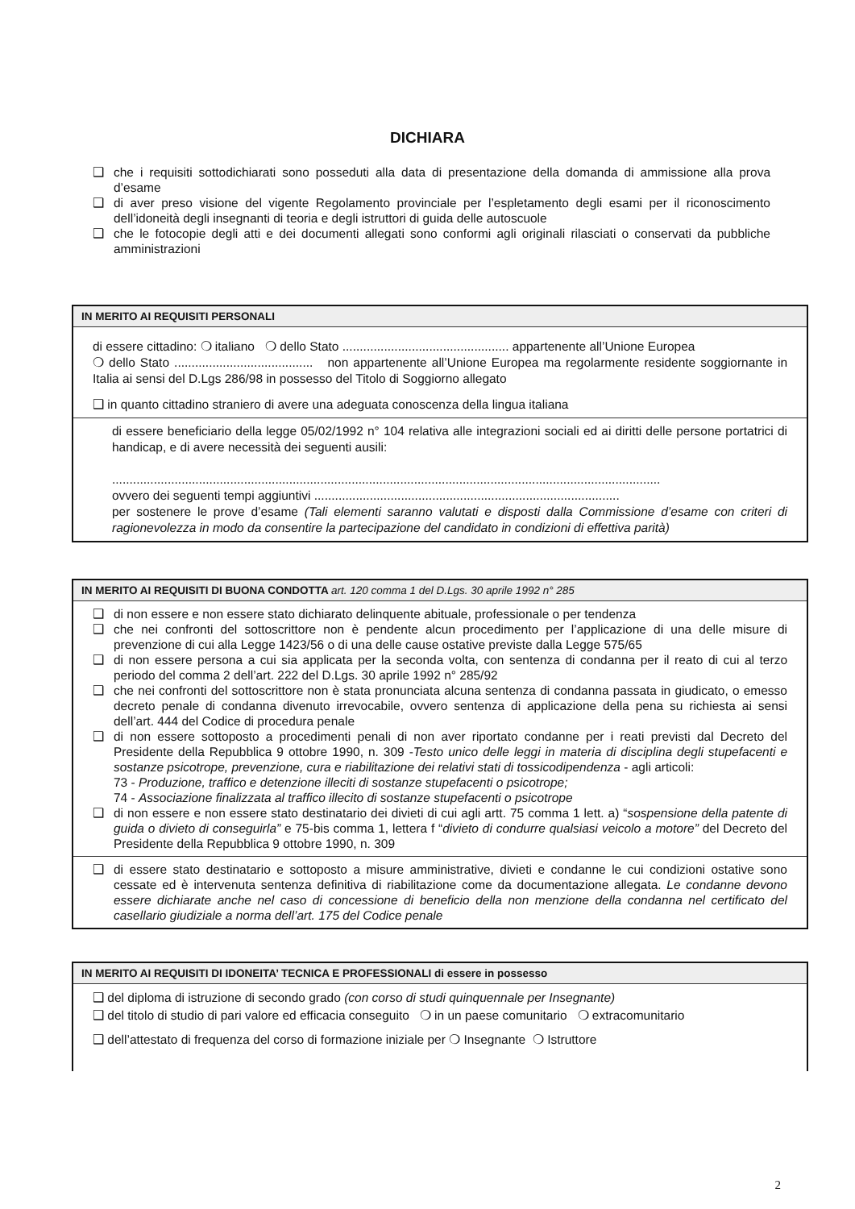DICHIARA
❑ che i requisiti sottodichiarati sono posseduti alla data di presentazione della domanda di ammissione alla prova d’esame
❑ di aver preso visione del vigente Regolamento provinciale per l’espletamento degli esami per il riconoscimento dell’idoneità degli insegnanti di teoria e degli istruttori di guida delle autoscuole
❑ che le fotocopie degli atti e dei documenti allegati sono conformi agli originali rilasciati o conservati da pubbliche amministrazioni
IN MERITO AI REQUISITI PERSONALI
di essere cittadino: ❍ italiano ❍ dello Stato ................................................ appartenente all’Unione Europea
❍ dello Stato ........................................ non appartenente all’Unione Europea ma regolarmente residente soggiornante in Italia ai sensi del D.Lgs 286/98 in possesso del Titolo di Soggiorno allegato
❑ in quanto cittadino straniero di avere una adeguata conoscenza della lingua italiana
di essere beneficiario della legge 05/02/1992 n° 104 relativa alle integrazioni sociali ed ai diritti delle persone portatrici di handicap, e di avere necessità dei seguenti ausili:
..............................................................................................................................................................
ovvero dei seguenti tempi aggiuntivi ........................................................................................
per sostenere le prove d’esame (Tali elementi saranno valutati e disposti dalla Commissione d’esame con criteri di ragionevolezza in modo da consentire la partecipazione del candidato in condizioni di effettiva parità)
IN MERITO AI REQUISITI DI BUONA CONDOTTA art. 120 comma 1 del D.Lgs. 30 aprile 1992 n° 285
❑ di non essere e non essere stato dichiarato delinquente abituale, professionale o per tendenza
❑ che nei confronti del sottoscrittore non è pendente alcun procedimento per l’applicazione di una delle misure di prevenzione di cui alla Legge 1423/56 o di una delle cause ostative previste dalla Legge 575/65
❑ di non essere persona a cui sia applicata per la seconda volta, con sentenza di condanna per il reato di cui al terzo periodo del comma 2 dell’art. 222 del D.Lgs. 30 aprile 1992 n° 285/92
❑ che nei confronti del sottoscrittore non è stata pronunciata alcuna sentenza di condanna passata in giudicato, o emesso decreto penale di condanna divenuto irrevocabile, ovvero sentenza di applicazione della pena su richiesta ai sensi dell’art. 444 del Codice di procedura penale
❑ di non essere sottoposto a procedimenti penali di non aver riportato condanne per i reati previsti dal Decreto del Presidente della Repubblica 9 ottobre 1990, n. 309 -Testo unico delle leggi in materia di disciplina degli stupefacenti e sostanze psicotrope, prevenzione, cura e riabilitazione dei relativi stati di tossicodipendenza - agli articoli:
73 - Produzione, traffico e detenzione illeciti di sostanze stupefacenti o psicotrope;
74 - Associazione finalizzata al traffico illecito di sostanze stupefacenti o psicotrope
❑ di non essere e non essere stato destinatario dei divieti di cui agli artt. 75 comma 1 lett. a) “sospensione della patente di guida o divieto di conseguirla” e 75-bis comma 1, lettera f “divieto di condurre qualsiasi veicolo a motore” del Decreto del Presidente della Repubblica 9 ottobre 1990, n. 309
❑ di essere stato destinatario e sottoposto a misure amministrative, divieti e condanne le cui condizioni ostative sono cessate ed è intervenuta sentenza definitiva di riabilitazione come da documentazione allegata. Le condanne devono essere dichiarate anche nel caso di concessione di beneficio della non menzione della condanna nel certificato del casellario giudiziale a norma dell’art. 175 del Codice penale
IN MERITO AI REQUISITI DI IDONEITA’ TECNICA E PROFESSIONALI di essere in possesso
❑ del diploma di istruzione di secondo grado (con corso di studi quinquennale per Insegnante)
❑ del titolo di studio di pari valore ed efficacia conseguito ❍ in un paese comunitario ❍ extracomunitario
❑ dell’attestato di frequenza del corso di formazione iniziale per ❍ Insegnante ❍ Istruttore
2